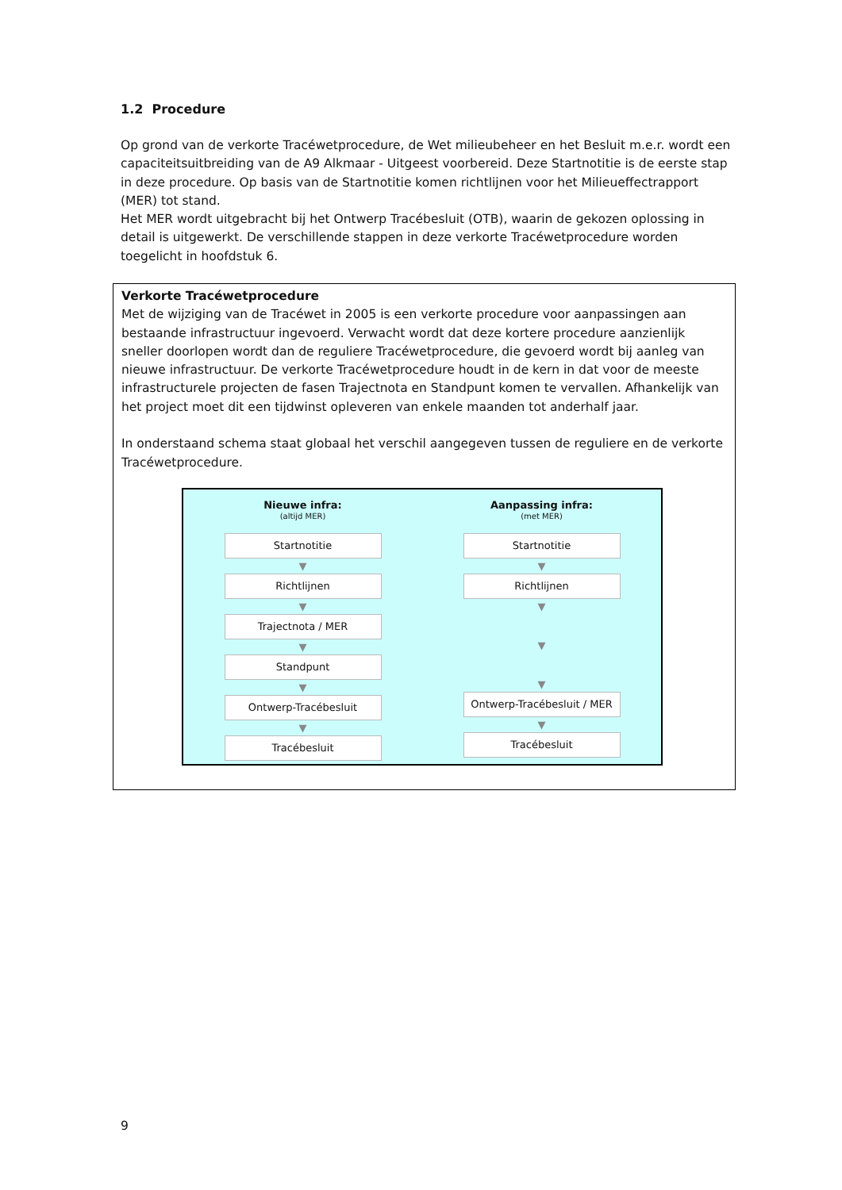1.2 Procedure
Op grond van de verkorte Tracéwetprocedure, de Wet milieubeheer en het Besluit m.e.r. wordt een capaciteitsuitbreiding van de A9 Alkmaar - Uitgeest voorbereid. Deze Startnotitie is de eerste stap in deze procedure. Op basis van de Startnotitie komen richtlijnen voor het Milieueffectrapport (MER) tot stand.
Het MER wordt uitgebracht bij het Ontwerp Tracébesluit (OTB), waarin de gekozen oplossing in detail is uitgewerkt. De verschillende stappen in deze verkorte Tracéwetprocedure worden toegelicht in hoofdstuk 6.
Verkorte Tracéwetprocedure
Met de wijziging van de Tracéwet in 2005 is een verkorte procedure voor aanpassingen aan bestaande infrastructuur ingevoerd. Verwacht wordt dat deze kortere procedure aanzienlijk sneller doorlopen wordt dan de reguliere Tracéwetprocedure, die gevoerd wordt bij aanleg van nieuwe infrastructuur. De verkorte Tracéwetprocedure houdt in de kern in dat voor de meeste infrastructurele projecten de fasen Trajectnota en Standpunt komen te vervallen. Afhankelijk van het project moet dit een tijdwinst opleveren van enkele maanden tot anderhalf jaar.
In onderstaand schema staat globaal het verschil aangegeven tussen de reguliere en de verkorte Tracéwetprocedure.
Nieuwe infra:
(altijd MER)
Startnotitie
▼
Richtlijnen
▼
Trajectnota / MER
▼
Standpunt
▼
Ontwerp-Tracébesluit
▼
Tracébesluit
Aanpassing infra:
(met MER)
Startnotitie
▼
Richtlijnen
▼
▼
▼
Ontwerp-Tracébesluit / MER
▼
Tracébesluit
9